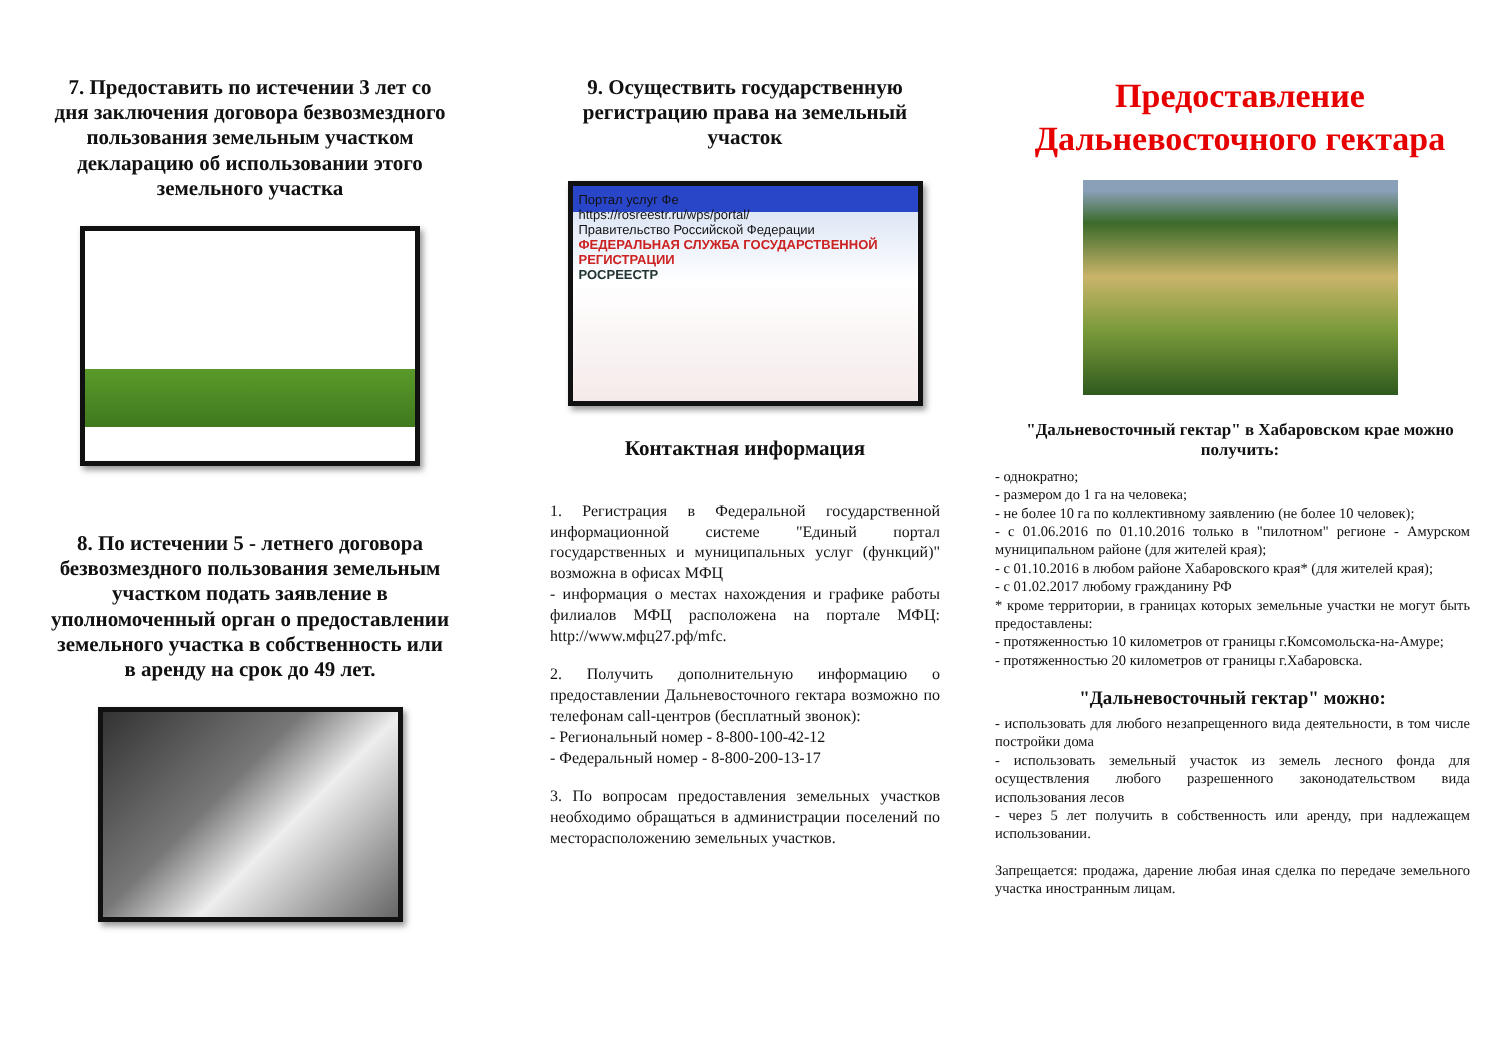7. Предоставить по истечении 3 лет со дня заключения договора безвозмездного пользования земельным участком декларацию об использовании этого земельного участка
8. По истечении 5 - летнего договора безвозмездного пользования земельным участком подать заявление в уполномоченный орган о предоставлении земельного участка в собственность или в аренду на срок до 49 лет.
9. Осуществить государственную регистрацию права на земельный участок
Портал услуг Фе
https://rosreestr.ru/wps/portal/
Правительство Российской Федерации
ФЕДЕРАЛЬНАЯ СЛУЖБА ГОСУДАРСТВЕННОЙ РЕГИСТРАЦИИ
РОСРЕЕСТР
Контактная информация
1. Регистрация в Федеральной государственной информационной системе "Единый портал государственных и муниципальных услуг (функций)" возможна в офисах МФЦ
- информация о местах нахождения и графике работы филиалов МФЦ расположена на портале МФЦ: http://www.мфц27.рф/mfc.
2. Получить дополнительную информацию о предоставлении Дальневосточного гектара возможно по телефонам call-центров (бесплатный звонок):
- Региональный номер - 8-800-100-42-12
- Федеральный номер - 8-800-200-13-17
3. По вопросам предоставления земельных участков необходимо обращаться в администрации поселений по месторасположению земельных участков.
Предоставление Дальневосточного гектара
"Дальневосточный гектар" в Хабаровском крае можно получить:
- однократно;
- размером до 1 га на человека;
- не более 10 га по коллективному заявлению (не более 10 человек);
- с 01.06.2016 по 01.10.2016 только в "пилотном" регионе - Амурском муниципальном районе (для жителей края);
- с 01.10.2016 в любом районе Хабаровского края* (для жителей края);
- с 01.02.2017 любому гражданину РФ
* кроме территории, в границах которых земельные участки не могут быть предоставлены:
- протяженностью 10 километров от границы г.Комсомольска-на-Амуре;
- протяженностью 20 километров от границы г.Хабаровска.
"Дальневосточный гектар" можно:
- использовать для любого незапрещенного вида деятельности, в том числе постройки дома
- использовать земельный участок из земель лесного фонда для осуществления любого разрешенного законодательством вида использования лесов
- через 5 лет получить в собственность или аренду, при надлежащем использовании.
Запрещается: продажа, дарение любая иная сделка по передаче земельного участка иностранным лицам.